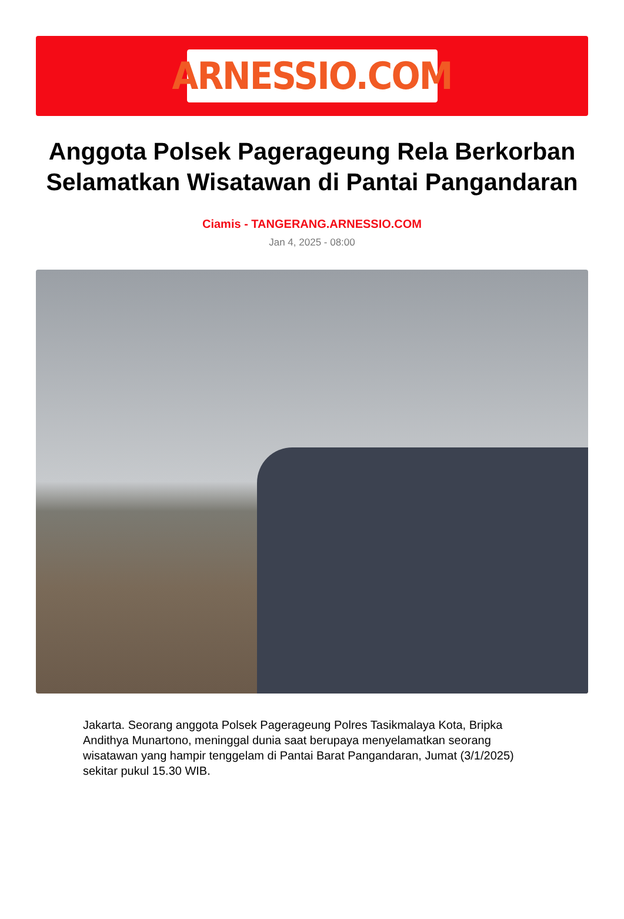ARNESSIO.COM
Anggota Polsek Pagerageung Rela Berkorban Selamatkan Wisatawan di Pantai Pangandaran
Ciamis - TANGERANG.ARNESSIO.COM
Jan 4, 2025 - 08:00
Jakarta. Seorang anggota Polsek Pagerageung Polres Tasikmalaya Kota, Bripka Andithya Munartono, meninggal dunia saat berupaya menyelamatkan seorang wisatawan yang hampir tenggelam di Pantai Barat Pangandaran, Jumat (3/1/2025) sekitar pukul 15.30 WIB.